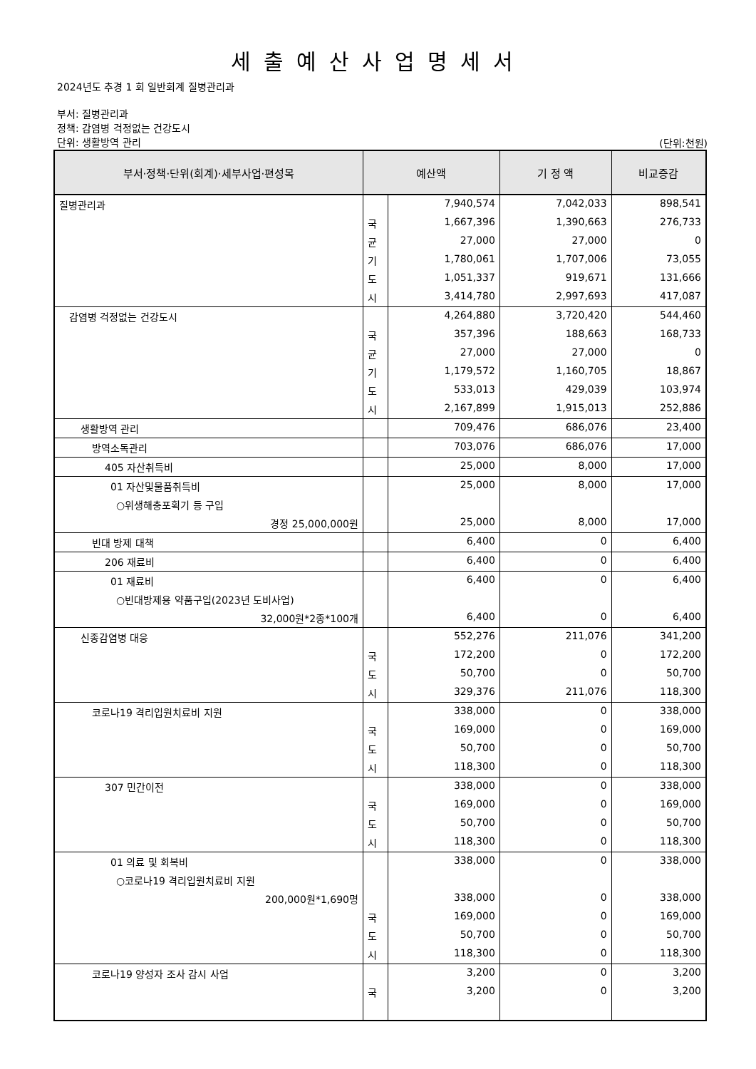세출예산사업명세서
2024년도 추경 1 회 일반회계 질병관리과
부서: 질병관리과
정책: 감염병 걱정없는 건강도시
단위: 생활방역 관리
(단위:천원)
| 부서·정책·단위(회계)·세부사업·편성목 | 예산액 | | 기 정 액 | 비교증감 |
| --- | --- | --- | --- | --- |
| 질병관리과 | | 7,940,574 | 7,042,033 | 898,541 |
| | 국 | 1,667,396 | 1,390,663 | 276,733 |
| | 균 | 27,000 | 27,000 | 0 |
| | 기 | 1,780,061 | 1,707,006 | 73,055 |
| | 도 | 1,051,337 | 919,671 | 131,666 |
| | 시 | 3,414,780 | 2,997,693 | 417,087 |
| 감염병 걱정없는 건강도시 | | 4,264,880 | 3,720,420 | 544,460 |
| | 국 | 357,396 | 188,663 | 168,733 |
| | 균 | 27,000 | 27,000 | 0 |
| | 기 | 1,179,572 | 1,160,705 | 18,867 |
| | 도 | 533,013 | 429,039 | 103,974 |
| | 시 | 2,167,899 | 1,915,013 | 252,886 |
| 생활방역 관리 | | 709,476 | 686,076 | 23,400 |
| 방역소독관리 | | 703,076 | 686,076 | 17,000 |
| 405 자산취득비 | | 25,000 | 8,000 | 17,000 |
| 01 자산및물품취득비 | | 25,000 | 8,000 | 17,000 |
| ○위생해충포획기 등 구입 | | | | |
| 경정 25,000,000원 | | 25,000 | 8,000 | 17,000 |
| 빈대 방제 대책 | | 6,400 | 0 | 6,400 |
| 206 재료비 | | 6,400 | 0 | 6,400 |
| 01 재료비 | | 6,400 | 0 | 6,400 |
| ○빈대방제용 약품구입(2023년 도비사업) | | | | |
| 32,000원*2종*100개 | | 6,400 | 0 | 6,400 |
| 신종감염병 대응 | | 552,276 | 211,076 | 341,200 |
| | 국 | 172,200 | 0 | 172,200 |
| | 도 | 50,700 | 0 | 50,700 |
| | 시 | 329,376 | 211,076 | 118,300 |
| 코로나19 격리입원치료비 지원 | | 338,000 | 0 | 338,000 |
| | 국 | 169,000 | 0 | 169,000 |
| | 도 | 50,700 | 0 | 50,700 |
| | 시 | 118,300 | 0 | 118,300 |
| 307 민간이전 | | 338,000 | 0 | 338,000 |
| | 국 | 169,000 | 0 | 169,000 |
| | 도 | 50,700 | 0 | 50,700 |
| | 시 | 118,300 | 0 | 118,300 |
| 01 의료 및 회복비 | | 338,000 | 0 | 338,000 |
| ○코로나19 격리입원치료비 지원 | | | | |
| 200,000원*1,690명 | | 338,000 | 0 | 338,000 |
| | 국 | 169,000 | 0 | 169,000 |
| | 도 | 50,700 | 0 | 50,700 |
| | 시 | 118,300 | 0 | 118,300 |
| 코로나19 양성자 조사 감시 사업 | | 3,200 | 0 | 3,200 |
| | 국 | 3,200 | 0 | 3,200 |